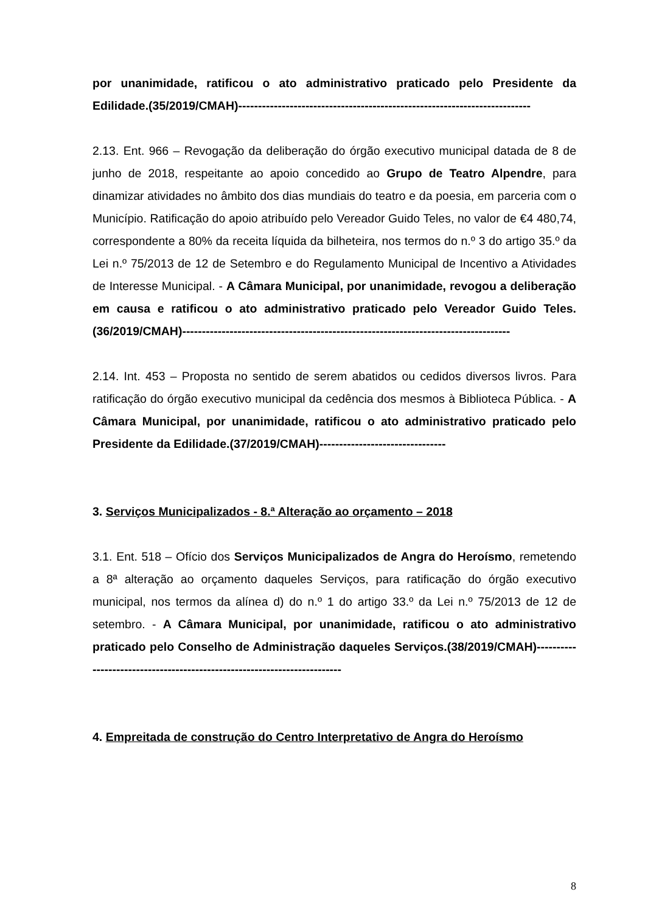por unanimidade, ratificou o ato administrativo praticado pelo Presidente da Edilidade.(35/2019/CMAH)--------------------------------------------------------------------------
2.13. Ent. 966 – Revogação da deliberação do órgão executivo municipal datada de 8 de junho de 2018, respeitante ao apoio concedido ao Grupo de Teatro Alpendre, para dinamizar atividades no âmbito dos dias mundiais do teatro e da poesia, em parceria com o Município. Ratificação do apoio atribuído pelo Vereador Guido Teles, no valor de €4 480,74, correspondente a 80% da receita líquida da bilheteira, nos termos do n.º 3 do artigo 35.º da Lei n.º 75/2013 de 12 de Setembro e do Regulamento Municipal de Incentivo a Atividades de Interesse Municipal. - A Câmara Municipal, por unanimidade, revogou a deliberação em causa e ratificou o ato administrativo praticado pelo Vereador Guido Teles. (36/2019/CMAH)-----------------------------------------------------------------------------------
2.14. Int. 453 – Proposta no sentido de serem abatidos ou cedidos diversos livros. Para ratificação do órgão executivo municipal da cedência dos mesmos à Biblioteca Pública. - A Câmara Municipal, por unanimidade, ratificou o ato administrativo praticado pelo Presidente da Edilidade.(37/2019/CMAH)--------------------------------
3. Serviços Municipalizados - 8.ª Alteração ao orçamento – 2018
3.1. Ent. 518 – Ofício dos Serviços Municipalizados de Angra do Heroísmo, remetendo a 8ª alteração ao orçamento daqueles Serviços, para ratificação do órgão executivo municipal, nos termos da alínea d) do n.º 1 do artigo 33.º da Lei n.º 75/2013 de 12 de setembro. - A Câmara Municipal, por unanimidade, ratificou o ato administrativo praticado pelo Conselho de Administração daqueles Serviços.(38/2019/CMAH)-------------------------------------------------------------------------
4. Empreitada de construção do Centro Interpretativo de Angra do Heroísmo
8